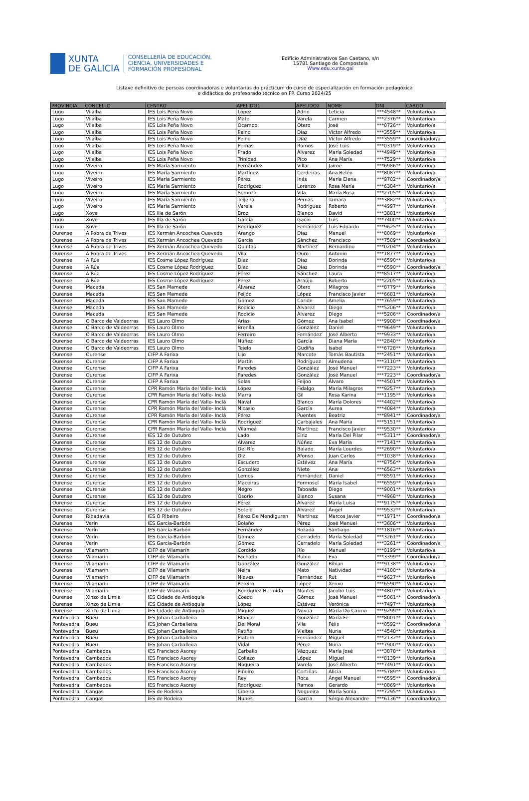XUNTA
DE GALICIA
CONSELLERÍA DE EDUCACIÓN,
CIENCIA, UNIVERSIDADES E
FORMACIÓN PROFESIONAL
Edificio Administrativos San Caetano, s/n
15781 Santiago de Compostela
Www.edu.xunta.gal
Listaxe definitivo de persoas coordinadoras e voluntarias do prácticum do curso de especialización en formación pedagóxica
e didáctica do profesorado técnico en FP. Curso 2024/25
| PROVINCIA | CONCELLO | CENTRO | APELIDO1 | APELIDO2 | NOME | DNI | CARGO |
| --- | --- | --- | --- | --- | --- | --- | --- |
| Lugo | Vilalba | IES Lois Peña Novo | López | Adrio | Leticia | ***4548** | Voluntario/a |
| Lugo | Vilalba | IES Lois Peña Novo | Mato | Varela | Carmen | ***2376** | Voluntario/a |
| Lugo | Vilalba | IES Lois Peña Novo | Ocampo | Otero | José | ***0726** | Voluntario/a |
| Lugo | Vilalba | IES Lois Peña Novo | Peino | Díaz | Víctor Alfredo | ***3559** | Voluntario/a |
| Lugo | Vilalba | IES Lois Peña Novo | Peino | Díaz | Víctor Alfredo | ***3559** | Coordinador/a |
| Lugo | Vilalba | IES Lois Peña Novo | Pernas | Ramos | José Luis | ***0319** | Voluntario/a |
| Lugo | Vilalba | IES Lois Peña Novo | Prado | Álvarez | María Soledad | ***4949** | Voluntario/a |
| Lugo | Vilalba | IES Lois Peña Novo | Trinidad | Pico | Ana María | ***7529** | Voluntario/a |
| Lugo | Viveiro | IES María Sarmiento | Fernández | Villar | Jaime | ***6986** | Voluntario/a |
| Lugo | Viveiro | IES María Sarmiento | Martínez | Cerdeiras | Ana Belén | ***8087** | Voluntario/a |
| Lugo | Viveiro | IES María Sarmiento | Pérez | Inés | María Elena | ***9702** | Coordinador/a |
| Lugo | Viveiro | IES María Sarmiento | Rodríguez | Lorenzo | Rosa María | ***6384** | Voluntario/a |
| Lugo | Viveiro | IES María Sarmiento | Somoza | Vila | María Rosa | ***2705** | Voluntario/a |
| Lugo | Viveiro | IES María Sarmiento | Teijeira | Pernas | Tamara | ***3882** | Voluntario/a |
| Lugo | Viveiro | IES María Sarmiento | Varela | Rodríguez | Roberto | ***4997** | Voluntario/a |
| Lugo | Xove | IES Illa de Sarón | Broz | Blanco | David | ***3881** | Voluntario/a |
| Lugo | Xove | IES Illa de Sarón | García | Gacio | Luis | ***7400** | Voluntario/a |
| Lugo | Xove | IES Illa de Sarón | Rodríguez | Fernández | Luis Eduardo | ***9625** | Voluntario/a |
| Ourense | A Pobra de Trives | IES Xermán Ancochea Quevedo | Arango | Díaz | Manuel | ***8069** | Voluntario/a |
| Ourense | A Pobra de Trives | IES Xermán Ancochea Quevedo | García | Sánchez | Francisco | ***7509** | Coordinador/a |
| Ourense | A Pobra de Trives | IES Xermán Ancochea Quevedo | Quintas | Martínez | Bernardino | ***0204** | Voluntario/a |
| Ourense | A Pobra de Trives | IES Xermán Ancochea Quevedo | Vila | Ouro | Antonio | ***1877** | Voluntario/a |
| Ourense | A Rúa | IES Cosme López Rodríguez | Díaz | Díaz | Dorinda | ***6590** | Voluntario/a |
| Ourense | A Rúa | IES Cosme López Rodríguez | Díaz | Díaz | Dorinda | ***6590** | Coordinador/a |
| Ourense | A Rúa | IES Cosme López Rodríguez | Pérez | Sánchez | Laura | ***8517** | Voluntario/a |
| Ourense | A Rúa | IES Cosme López Rodríguez | Pérez | Araújo | Roberto | ***2205** | Voluntario/a |
| Ourense | Maceda | IES San Mamede | Álvarez | Otero | Milagros | ***8779** | Voluntario/a |
| Ourense | Maceda | IES San Mamede | Feijóo | López | Francisco Javier | ***6681** | Voluntario/a |
| Ourense | Maceda | IES San Mamede | Gómez | Caride | Amelia | ***7659** | Voluntario/a |
| Ourense | Maceda | IES San Mamede | Rodicio | Álvarez | Diego | ***5206** | Voluntario/a |
| Ourense | Maceda | IES San Mamede | Rodicio | Álvarez | Diego | ***5206** | Coordinador/a |
| Ourense | O Barco de Valdeorras | IES Lauro Olmo | Arias | Gómez | Ana Isabel | ***9908** | Coordinador/a |
| Ourense | O Barco de Valdeorras | IES Lauro Olmo | Brenlla | González | Daniel | ***9649** | Voluntario/a |
| Ourense | O Barco de Valdeorras | IES Lauro Olmo | Ferreiro | Fernández | José Alberto | ***9933** | Voluntario/a |
| Ourense | O Barco de Valdeorras | IES Lauro Olmo | Núñez | García | Diana María | ***2840** | Voluntario/a |
| Ourense | O Barco de Valdeorras | IES Lauro Olmo | Tejelo | Gudiña | Isabel | ***6728** | Voluntario/a |
| Ourense | Ourense | CIFP A Farixa | Lijo | Marcote | Tomás Bautista | ***2451** | Voluntario/a |
| Ourense | Ourense | CIFP A Farixa | Martín | Rodríguez | Almudena | ***3110** | Voluntario/a |
| Ourense | Ourense | CIFP A Farixa | Paredes | González | José Manuel | ***7223** | Voluntario/a |
| Ourense | Ourense | CIFP A Farixa | Paredes | González | José Manuel | ***7223** | Coordinador/a |
| Ourense | Ourense | CIFP A Farixa | Selas | Feijoo | Álvaro | ***4501** | Voluntario/a |
| Ourense | Ourense | CPR Ramón María del Valle- Inclá | López | Fidalgo | María Milagros | ***9257** | Voluntario/a |
| Ourense | Ourense | CPR Ramón María del Valle- Inclá | Marra | Gil | Rosa Karina | ***1195** | Voluntario/a |
| Ourense | Ourense | CPR Ramón María del Valle- Inclá | Naval | Blanco | María Dolores | ***4402** | Voluntario/a |
| Ourense | Ourense | CPR Ramón María del Valle- Inclá | Nicasio | García | Áurea | ***4084** | Voluntario/a |
| Ourense | Ourense | CPR Ramón María del Valle- Inclá | Pérez | Puentes | Beatriz | ***8941** | Coordinador/a |
| Ourense | Ourense | CPR Ramón María del Valle- Inclá | Rodríguez | Carbajales | Ana María | ***5151** | Voluntario/a |
| Ourense | Ourense | CPR Ramón María del Valle- Inclá | Vilameá | Martínez | Francisco Javier | ***9530** | Voluntario/a |
| Ourense | Ourense | IES 12 de Outubro | Lado | Eiriz | María Del Pilar | ***5311** | Coordinador/a |
| Ourense | Ourense | IES 12 de Outubro | Álvarez | Núñez | Eva María | ***7141** | Voluntario/a |
| Ourense | Ourense | IES 12 de Outubro | Del Río | Balado | María Lourdes | ***2690** | Voluntario/a |
| Ourense | Ourense | IES 12 de Outubro | Diz | Afonso | Juan Carlos | ***1038** | Voluntario/a |
| Ourense | Ourense | IES 12 de Outubro | Escudero | Estévez | Ana María | ***8756** | Voluntario/a |
| Ourense | Ourense | IES 12 de Outubro | González | Nieto | Ana | ***6563** | Voluntario/a |
| Ourense | Ourense | IES 12 de Outubro | Lemos | Fernández | Daniel | ***8591** | Voluntario/a |
| Ourense | Ourense | IES 12 de Outubro | Maceiras | Formosel | María Isabel | ***6559** | Voluntario/a |
| Ourense | Ourense | IES 12 de Outubro | Negro | Taboada | Diego | ***9001** | Voluntario/a |
| Ourense | Ourense | IES 12 de Outubro | Osorio | Blanco | Susana | ***4968** | Voluntario/a |
| Ourense | Ourense | IES 12 de Outubro | Pérez | Álvarez | María Luisa | ***9175** | Voluntario/a |
| Ourense | Ourense | IES 12 de Outubro | Sotelo | Álvarez | Ángel | ***9532** | Voluntario/a |
| Ourense | Ribadavia | IES O Ribeiro | Pérez De Mendiguren | Martínez | Marcos Javier | ***1971** | Coordinador/a |
| Ourense | Verín | IES García-Barbón | Bolaño | Pérez | José Manuel | ***3606** | Voluntario/a |
| Ourense | Verín | IES García-Barbón | Fernández | Rozada | Santiago | ***1816** | Voluntario/a |
| Ourense | Verín | IES García-Barbón | Gómez | Cerradelo | María Soledad | ***3261** | Voluntario/a |
| Ourense | Verín | IES García-Barbón | Gómez | Cerradelo | María Soledad | ***3261** | Coordinador/a |
| Ourense | Vilamarín | CIFP de Vilamarín | Cordido | Río | Manuel | ***0199** | Voluntario/a |
| Ourense | Vilamarín | CIFP de Vilamarín | Fachado | Rubio | Eva | ***3399** | Coordinador/a |
| Ourense | Vilamarín | CIFP de Vilamarín | González | González | Bibian | ***9138** | Voluntario/a |
| Ourense | Vilamarín | CIFP de Vilamarín | Neira | Mato | Natividad | ***4100** | Voluntario/a |
| Ourense | Vilamarín | CIFP de Vilamarín | Nieves | Fernández | Rut | ***9627** | Voluntario/a |
| Ourense | Vilamarín | CIFP de Vilamarín | Pereiro | López | Xenxo | ***6590** | Voluntario/a |
| Ourense | Vilamarín | CIFP de Vilamarín | Rodríguez Hermida | Montes | Jacobo Luis | ***4807** | Voluntario/a |
| Ourense | Xinzo de Limia | IES Cidade de Antioquía | Coedo | Gómez | José Manuel | ***5061** | Coordinador/a |
| Ourense | Xinzo de Limia | IES Cidade de Antioquía | López | Estévez | Verónica | ***7497** | Voluntario/a |
| Ourense | Xinzo de Limia | IES Cidade de Antioquía | Míguez | Novoa | María Do Carmo | ***9299** | Voluntario/a |
| Pontevedra | Bueu | IES Johan Carballeira | Blanco | González | María Fe | ***8001** | Voluntario/a |
| Pontevedra | Bueu | IES Johan Carballeira | Del Moral | Vila | Félix | ***0592** | Coordinador/a |
| Pontevedra | Bueu | IES Johan Carballeira | Patiño | Vieites | Nuria | ***4540** | Voluntario/a |
| Pontevedra | Bueu | IES Johan Carballeira | Platero | Fernández | Miguel | ***2132** | Voluntario/a |
| Pontevedra | Bueu | IES Johan Carballeira | Vidal | Pérez | Nuria | ***7900** | Voluntario/a |
| Pontevedra | Cambados | IES Francisco Asorey | Carballo | Vázquez | María José | ***3878** | Voluntario/a |
| Pontevedra | Cambados | IES Francisco Asorey | Collazo | López | Miguel | ***8139** | Voluntario/a |
| Pontevedra | Cambados | IES Francisco Asorey | Nogueira | Varela | José Alberto | ***7491** | Voluntario/a |
| Pontevedra | Cambados | IES Francisco Asorey | Piñeiro | Cortiñas | Alicia | ***5789** | Voluntario/a |
| Pontevedra | Cambados | IES Francisco Asorey | Rey | Roca | Ángel Manuel | ***6595** | Coordinador/a |
| Pontevedra | Cambados | IES Francisco Asorey | Rodríguez | Ramos | Gerardo | ***0869** | Voluntario/a |
| Pontevedra | Cangas | IES de Rodeira | Cibeira | Nogueira | María Sonia | ***7295** | Voluntario/a |
| Pontevedra | Cangas | IES de Rodeira | Nunes | García | Sérgio Alexandre | ***6136** | Coordinador/a |